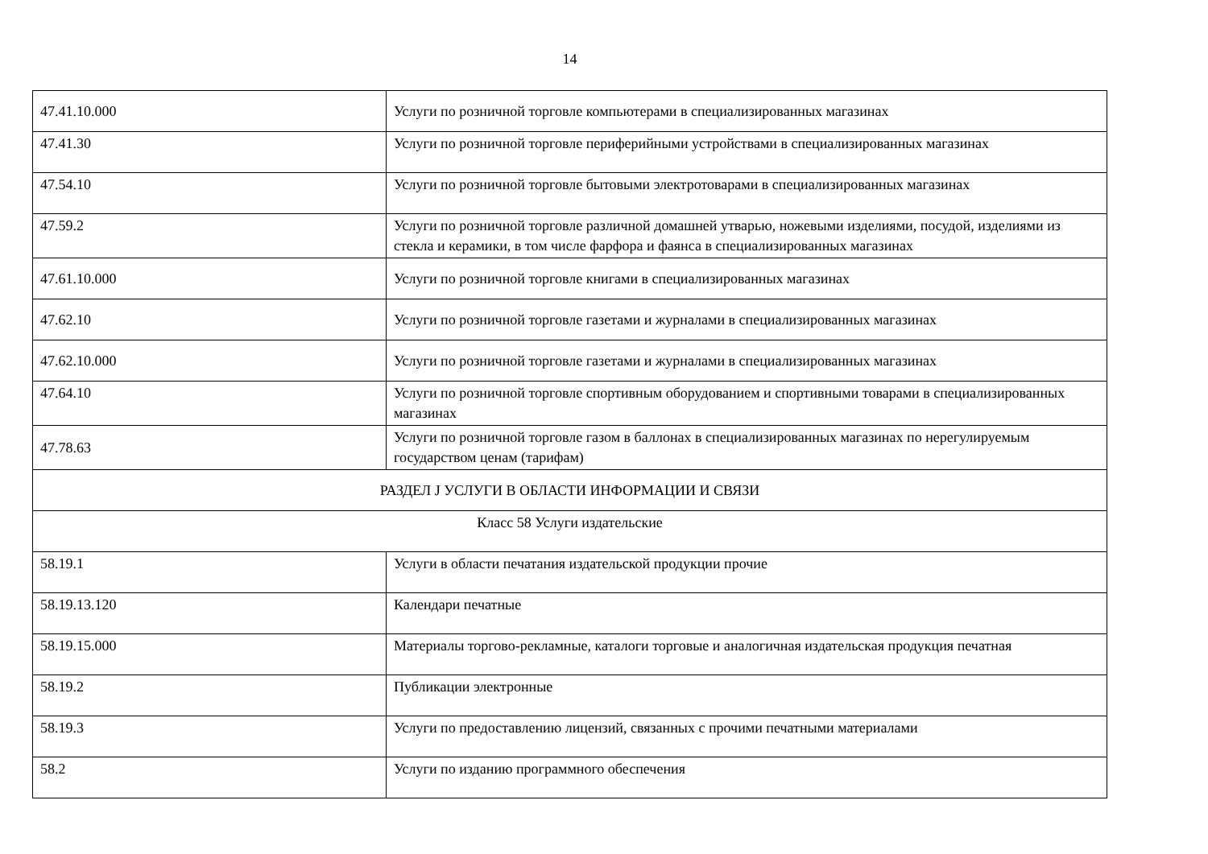14
| 47.41.10.000 | Услуги по розничной торговле компьютерами в специализированных магазинах |
| 47.41.30 | Услуги по розничной торговле периферийными устройствами в специализированных магазинах |
| 47.54.10 | Услуги по розничной торговле бытовыми электротоварами в специализированных магазинах |
| 47.59.2 | Услуги по розничной торговле различной домашней утварью, ножевыми изделиями, посудой, изделиями из стекла и керамики, в том числе фарфора и фаянса в специализированных магазинах |
| 47.61.10.000 | Услуги по розничной торговле книгами в специализированных магазинах |
| 47.62.10 | Услуги по розничной торговле газетами и журналами в специализированных магазинах |
| 47.62.10.000 | Услуги по розничной торговле газетами и журналами в специализированных магазинах |
| 47.64.10 | Услуги по розничной торговле спортивным оборудованием и спортивными товарами в специализированных магазинах |
| 47.78.63 | Услуги по розничной торговле газом в баллонах в специализированных магазинах по нерегулируемым государством ценам (тарифам) |
| РАЗДЕЛ J УСЛУГИ В ОБЛАСТИ ИНФОРМАЦИИ И СВЯЗИ | |
| Класс 58 Услуги издательские | |
| 58.19.1 | Услуги в области печатания издательской продукции прочие |
| 58.19.13.120 | Календари печатные |
| 58.19.15.000 | Материалы торгово-рекламные, каталоги торговые и аналогичная издательская продукция печатная |
| 58.19.2 | Публикации электронные |
| 58.19.3 | Услуги по предоставлению лицензий, связанных с прочими печатными материалами |
| 58.2 | Услуги по изданию программного обеспечения |